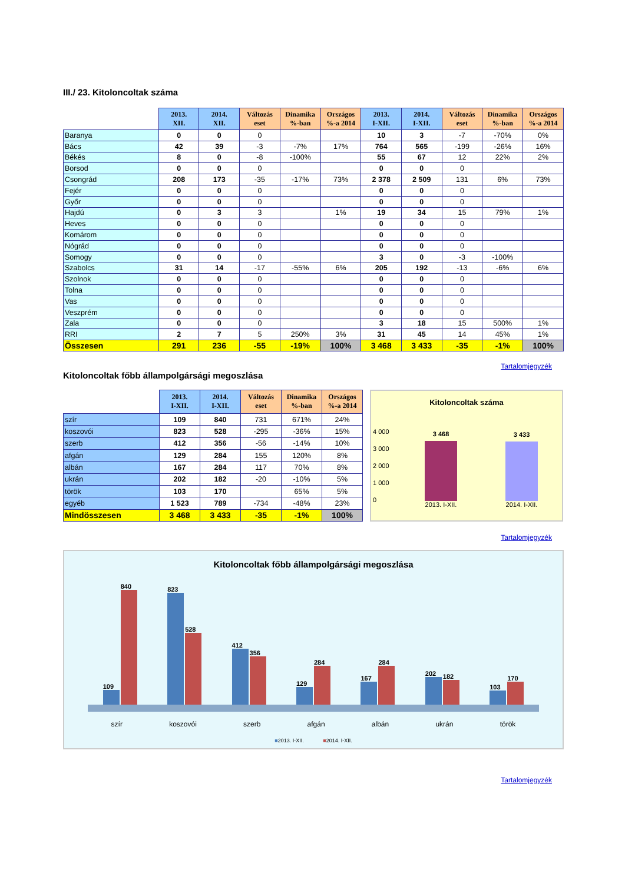III./ 23. Kitoloncoltak száma
| | 2013. XII. | 2014. XII. | Változás eset | Dinamika %-ban | Országos %-a 2014 | 2013. I-XII. | 2014. I-XII. | Változás eset | Dinamika %-ban | Országos %-a 2014 |
| --- | --- | --- | --- | --- | --- | --- | --- | --- | --- | --- |
| Baranya | 0 | 0 | 0 | | | 10 | 3 | -7 | -70% | 0% |
| Bács | 42 | 39 | -3 | -7% | 17% | 764 | 565 | -199 | -26% | 16% |
| Békés | 8 | 0 | -8 | -100% | | 55 | 67 | 12 | 22% | 2% |
| Borsod | 0 | 0 | 0 | | | 0 | 0 | 0 | | |
| Csongrád | 208 | 173 | -35 | -17% | 73% | 2 378 | 2 509 | 131 | 6% | 73% |
| Fejér | 0 | 0 | 0 | | | 0 | 0 | 0 | | |
| Győr | 0 | 0 | 0 | | | 0 | 0 | 0 | | |
| Hajdú | 0 | 3 | 3 | | 1% | 19 | 34 | 15 | 79% | 1% |
| Heves | 0 | 0 | 0 | | | 0 | 0 | 0 | | |
| Komárom | 0 | 0 | 0 | | | 0 | 0 | 0 | | |
| Nógrád | 0 | 0 | 0 | | | 0 | 0 | 0 | | |
| Somogy | 0 | 0 | 0 | | | 3 | 0 | -3 | -100% | |
| Szabolcs | 31 | 14 | -17 | -55% | 6% | 205 | 192 | -13 | -6% | 6% |
| Szolnok | 0 | 0 | 0 | | | 0 | 0 | 0 | | |
| Tolna | 0 | 0 | 0 | | | 0 | 0 | 0 | | |
| Vas | 0 | 0 | 0 | | | 0 | 0 | 0 | | |
| Veszprém | 0 | 0 | 0 | | | 0 | 0 | 0 | | |
| Zala | 0 | 0 | 0 | | | 3 | 18 | 15 | 500% | 1% |
| RRI | 2 | 7 | 5 | 250% | 3% | 31 | 45 | 14 | 45% | 1% |
| Összesen | 291 | 236 | -55 | -19% | 100% | 3 468 | 3 433 | -35 | -1% | 100% |
Tartalomjegyzék
Kitoloncoltak főbb állampolgársági megoszlása
| | 2013. I-XII. | 2014. I-XII. | Változás eset | Dinamika %-ban | Országos %-a 2014 |
| --- | --- | --- | --- | --- | --- |
| szír | 109 | 840 | 731 | 671% | 24% |
| koszovói | 823 | 528 | -295 | -36% | 15% |
| szerb | 412 | 356 | -56 | -14% | 10% |
| afgán | 129 | 284 | 155 | 120% | 8% |
| albán | 167 | 284 | 117 | 70% | 8% |
| ukrán | 202 | 182 | -20 | -10% | 5% |
| török | 103 | 170 | | 65% | 5% |
| egyéb | 1 523 | 789 | -734 | -48% | 23% |
| Mindösszesen | 3 468 | 3 433 | -35 | -1% | 100% |
Kitoloncoltak száma
3 468
3 433
2013. I-XII. 2014. I-XII.
4 000
3 000
2 000
1 000
0
Tartalomjegyzék
Kitoloncoltak főbb állampolgársági megoszlása
109
840
823
528
412
356
129
284
167
284
202
182
103
170
szír koszovói szerb afgán albán ukrán török
■2013. I-XII. ■2014. I-XII.
Tartalomjegyzék